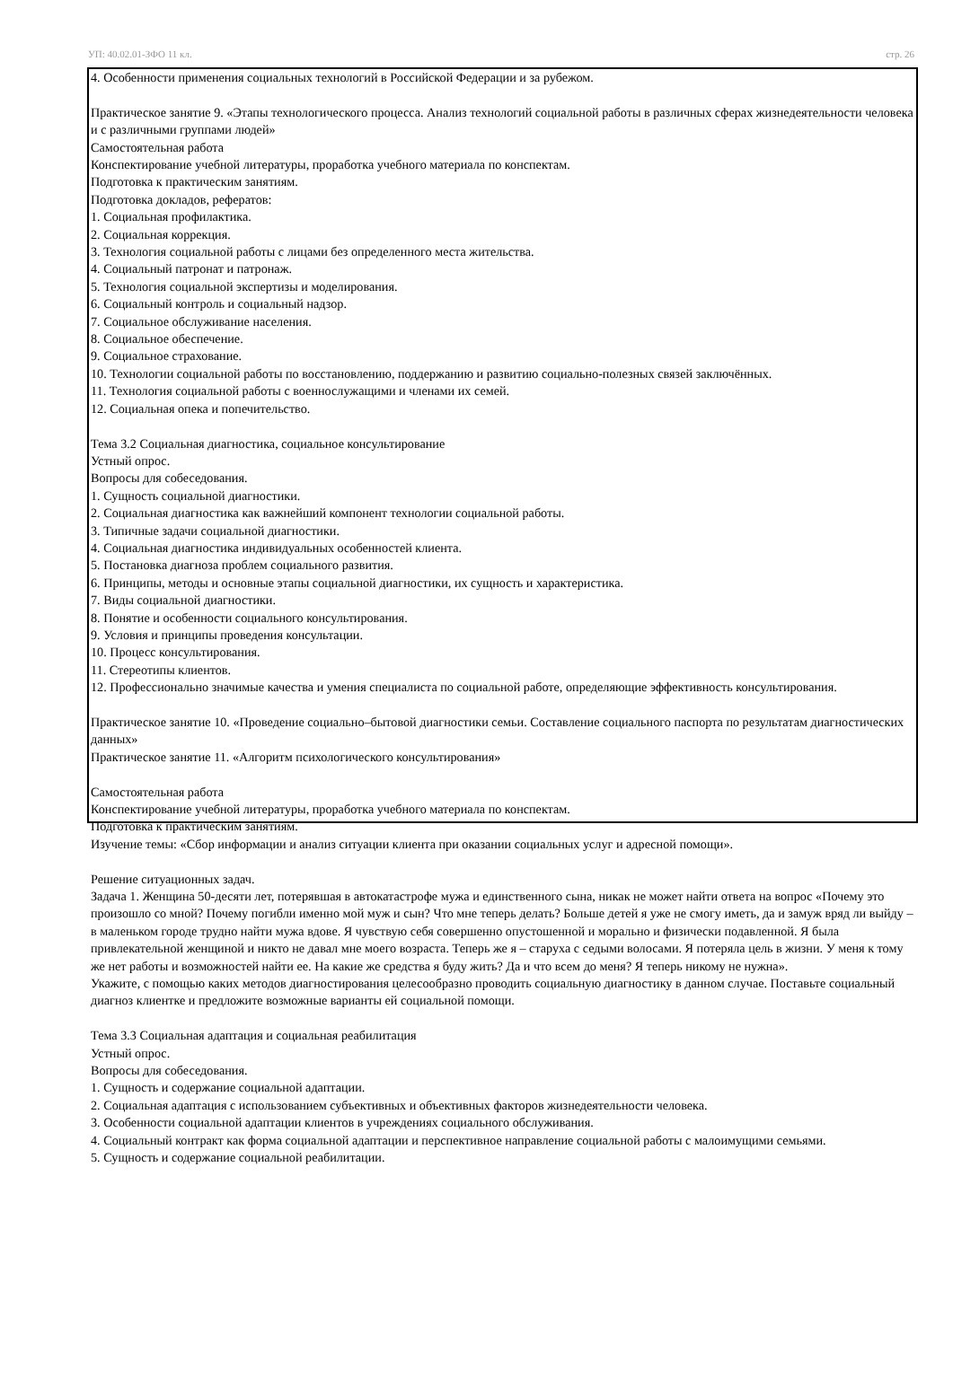УП: 40.02.01-ЗФО 11 кл. стр. 26
4. Особенности применения социальных технологий в Российской Федерации и за рубежом.
Практическое занятие 9. «Этапы технологического процесса. Анализ технологий социальной работы в различных сферах жизнедеятельности человека и с различными группами людей»
Самостоятельная работа
Конспектирование учебной литературы, проработка учебного материала по конспектам.
Подготовка к практическим занятиям.
Подготовка докладов, рефератов:
1. Социальная профилактика.
2. Социальная коррекция.
3. Технология социальной работы с лицами без определенного места жительства.
4. Социальный патронат и патронаж.
5. Технология социальной экспертизы и моделирования.
6. Социальный контроль и социальный надзор.
7. Социальное обслуживание населения.
8. Социальное обеспечение.
9. Социальное страхование.
10. Технологии социальной работы по восстановлению, поддержанию и развитию социально-полезных связей заключённых.
11. Технология социальной работы с военнослужащими и членами их семей.
12. Социальная опека и попечительство.
Тема 3.2 Социальная диагностика, социальное консультирование
Устный опрос.
Вопросы для собеседования.
1. Сущность социальной диагностики.
2. Социальная диагностика как важнейший компонент технологии социальной работы.
3. Типичные задачи социальной диагностики.
4. Социальная диагностика индивидуальных особенностей клиента.
5. Постановка диагноза проблем социального развития.
6. Принципы, методы и основные этапы социальной диагностики, их сущность и характеристика.
7. Виды социальной диагностики.
8. Понятие и особенности социального консультирования.
9. Условия и принципы проведения консультации.
10. Процесс консультирования.
11. Стереотипы клиентов.
12. Профессионально значимые качества и умения специалиста по социальной работе, определяющие эффективность консультирования.
Практическое занятие 10. «Проведение социально–бытовой диагностики семьи. Составление социального паспорта по результатам диагностических данных»
Практическое занятие 11. «Алгоритм психологического консультирования»
Самостоятельная работа
Конспектирование учебной литературы, проработка учебного материала по конспектам.
Подготовка к практическим занятиям.
Изучение темы: «Сбор информации и анализ ситуации клиента при оказании социальных услуг и адресной помощи».
Решение ситуационных задач.
Задача 1. Женщина 50-десяти лет, потерявшая в автокатастрофе мужа и единственного сына, никак не может найти ответа на вопрос «Почему это произошло со мной? Почему погибли именно мой муж и сын? Что мне теперь делать? Больше детей я уже не смогу иметь, да и замуж вряд ли выйду – в маленьком городе трудно найти мужа вдове. Я чувствую себя совершенно опустошенной и морально и физически подавленной. Я была привлекательной женщиной и никто не давал мне моего возраста. Теперь же я – старуха с седыми волосами. Я потеряла цель в жизни. У меня к тому же нет работы и возможностей найти ее. На какие же средства я буду жить? Да и что всем до меня? Я теперь никому не нужна».
Укажите, с помощью каких методов диагностирования целесообразно проводить социальную диагностику в данном случае. Поставьте социальный диагноз клиентке и предложите возможные варианты ей социальной помощи.
Тема 3.3 Социальная адаптация и социальная реабилитация
Устный опрос.
Вопросы для собеседования.
1. Сущность и содержание социальной адаптации.
2. Социальная адаптация с использованием субъективных и объективных факторов жизнедеятельности человека.
3. Особенности социальной адаптации клиентов в учреждениях социального обслуживания.
4. Социальный контракт как форма социальной адаптации и перспективное направление социальной работы с малоимущими семьями.
5. Сущность и содержание социальной реабилитации.